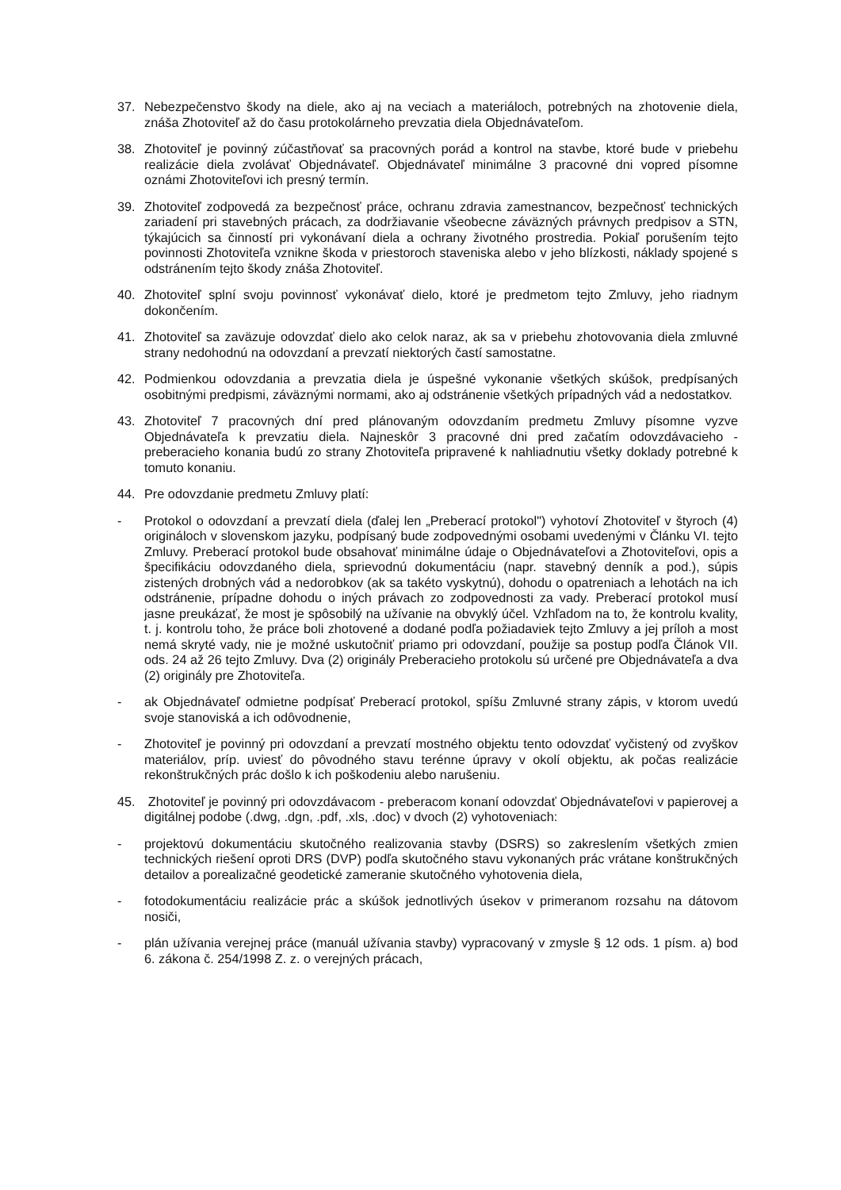37. Nebezpečenstvo škody na diele, ako aj na veciach a materiáloch, potrebných na zhotovenie diela, znáša Zhotoviteľ až do času protokolárneho prevzatia diela Objednávateľom.
38. Zhotoviteľ je povinný zúčastňovať sa pracovných porád a kontrol na stavbe, ktoré bude v priebehu realizácie diela zvolávať Objednávateľ. Objednávateľ minimálne 3 pracovné dni vopred písomne oznámi Zhotoviteľovi ich presný termín.
39. Zhotoviteľ zodpovedá za bezpečnosť práce, ochranu zdravia zamestnancov, bezpečnosť technických zariadení pri stavebných prácach, za dodržiavanie všeobecne záväzných právnych predpisov a STN, týkajúcich sa činností pri vykonávaní diela a ochrany životného prostredia. Pokiaľ porušením tejto povinnosti Zhotoviteľa vznikne škoda v priestoroch staveniska alebo v jeho blízkosti, náklady spojené s odstránením tejto škody znáša Zhotoviteľ.
40. Zhotoviteľ splní svoju povinnosť vykonávať dielo, ktoré je predmetom tejto Zmluvy, jeho riadnym dokončením.
41. Zhotoviteľ sa zaväzuje odovzdať dielo ako celok naraz, ak sa v priebehu zhotovovania diela zmluvné strany nedohodnú na odovzdaní a prevzatí niektorých častí samostatne.
42. Podmienkou odovzdania a prevzatia diela je úspešné vykonanie všetkých skúšok, predpísaných osobitnými predpismi, záväznými normami, ako aj odstránenie všetkých prípadných vád a nedostatkov.
43. Zhotoviteľ 7 pracovných dní pred plánovaným odovzdaním predmetu Zmluvy písomne vyzve Objednávateľa k prevzatiu diela. Najneskôr 3 pracovné dni pred začatím odovzdávacieho - preberacieho konania budú zo strany Zhotoviteľa pripravené k nahliadnutiu všetky doklady potrebné k tomuto konaniu.
44. Pre odovzdanie predmetu Zmluvy platí:
- Protokol o odovzdaní a prevzatí diela (ďalej len „Preberací protokol") vyhotoví Zhotoviteľ v štyroch (4) origináloch v slovenskom jazyku, podpísaný bude zodpovednými osobami uvedenými v Článku VI. tejto Zmluvy. Preberací protokol bude obsahovať minimálne údaje o Objednávateľovi a Zhotoviteľovi, opis a špecifikáciu odovzdaného diela, sprievodnú dokumentáciu (napr. stavebný denník a pod.), súpis zistených drobných vád a nedorobkov (ak sa takéto vyskytnú), dohodu o opatreniach a lehotách na ich odstránenie, prípadne dohodu o iných právach zo zodpovednosti za vady. Preberací protokol musí jasne preukázať, že most je spôsobilý na užívanie na obvyklý účel. Vzhľadom na to, že kontrolu kvality, t. j. kontrolu toho, že práce boli zhotovené a dodané podľa požiadaviek tejto Zmluvy a jej príloh a most nemá skryté vady, nie je možné uskutočniť priamo pri odovzdaní, použije sa postup podľa Článok VII. ods. 24 až 26 tejto Zmluvy. Dva (2) originály Preberacieho protokolu sú určené pre Objednávateľa a dva (2) originály pre Zhotoviteľa.
- ak Objednávateľ odmietne podpísať Preberací protokol, spíšu Zmluvné strany zápis, v ktorom uvedú svoje stanoviská a ich odôvodnenie,
- Zhotoviteľ je povinný pri odovzdaní a prevzatí mostného objektu tento odovzdať vyčistený od zvyškov materiálov, príp. uviesť do pôvodného stavu terénne úpravy v okolí objektu, ak počas realizácie rekonštrukčných prác došlo k ich poškodeniu alebo narušeniu.
45. Zhotoviteľ je povinný pri odovzdávacom - preberacom konaní odovzdať Objednávateľovi v papierovej a digitálnej podobe (.dwg, .dgn, .pdf, .xls, .doc) v dvoch (2) vyhotoveniach:
- projektovú dokumentáciu skutočného realizovania stavby (DSRS) so zakreslením všetkých zmien technických riešení oproti DRS (DVP) podľa skutočného stavu vykonaných prác vrátane konštrukčných detailov a porealizačné geodetické zameranie skutočného vyhotovenia diela,
- fotodokumentáciu realizácie prác a skúšok jednotlivých úsekov v primeranom rozsahu na dátovom nosiči,
- plán užívania verejnej práce (manuál užívania stavby) vypracovaný v zmysle § 12 ods. 1 písm. a) bod 6. zákona č. 254/1998 Z. z. o verejných prácach,